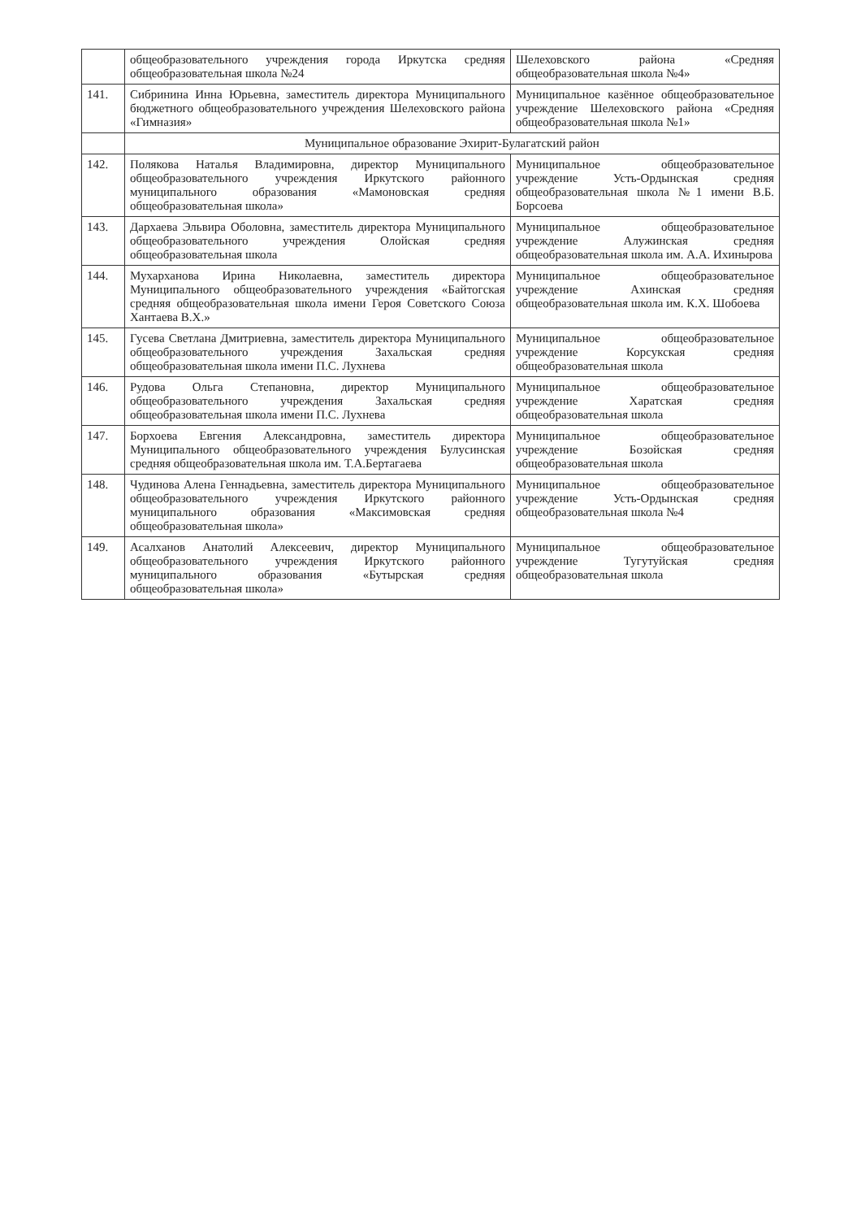| | общеобразовательного учреждения города Иркутска средняя общеобразовательная школа №24 | Шелеховского района «Средняя общеобразовательная школа №4» |
| 141. | Сибринина Инна Юрьевна, заместитель директора Муниципального бюджетного общеобразовательного учреждения Шелеховского района «Гимназия» | Муниципальное казённое общеобразовательное учреждение Шелеховского района «Средняя общеобразовательная школа №1» |
| | Муниципальное образование Эхирит-Булагатский район | |
| 142. | Полякова Наталья Владимировна, директор Муниципального общеобразовательного учреждения Иркутского районного муниципального образования «Мамоновская средняя общеобразовательная школа» | Муниципальное общеобразовательное учреждение Усть-Ордынская средняя общеобразовательная школа №1 имени В.Б. Борсоева |
| 143. | Дархаева Эльвира Оболовна, заместитель директора Муниципального общеобразовательного учреждения Олойская средняя общеобразовательная школа | Муниципальное общеобразовательное учреждение Алужинская средняя общеобразовательная школа им. А.А. Ихиныр­ова |
| 144. | Мухарханова Ирина Николаевна, заместитель директора Муниципального общеобразовательного учреждения «Байтогская средняя общеобразовательная школа имени Героя Советского Союза Хантаева В.Х.» | Муниципальное общеобразовательное учреждение Ахинская средняя общеобразовательная школа им. К.Х. Шобоева |
| 145. | Гусева Светлана Дмитриевна, заместитель директора Муниципального общеобразовательного учреждения Захальская средняя общеобразовательная школа имени П.С. Лухнева | Муниципальное общеобразовательное учреждение Корсукская средняя общеобразовательная школа |
| 146. | Рудова Ольга Степановна, директор Муниципального общеобразовательного учреждения Захальская средняя общеобразовательная школа имени П.С. Лухнева | Муниципальное общеобразовательное учреждение Харатская средняя общеобразовательная школа |
| 147. | Борхоева Евгения Александровна, заместитель директора Муниципального общеобразовательного учреждения Булусинская средняя общеобразовательная школа им. Т.А.Бертагаева | Муниципальное общеобразовательное учреждение Бозойская средняя общеобразовательная школа |
| 148. | Чудинова Алена Геннадьевна, заместитель директора Муниципального общеобразовательного учреждения Иркутского районного муниципального образования «Максимовская средняя общеобразовательная школа» | Муниципальное общеобразовательное учреждение Усть-Ордынская средняя общеобразовательная школа №4 |
| 149. | Асалханов Анатолий Алексеевич, директор Муниципального общеобразовательного учреждения Иркутского районного муниципального образования «Бутырская средняя общеобразовательная школа» | Муниципальное общеобразовательное учреждение Тугутуйская средняя общеобразовательная школа |